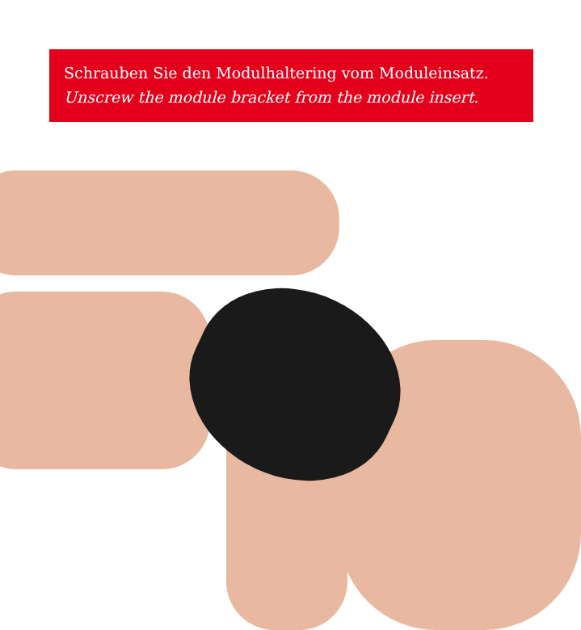Schrauben Sie den Modulhaltering vom Moduleinsatz.
Unscrew the module bracket from the module insert.